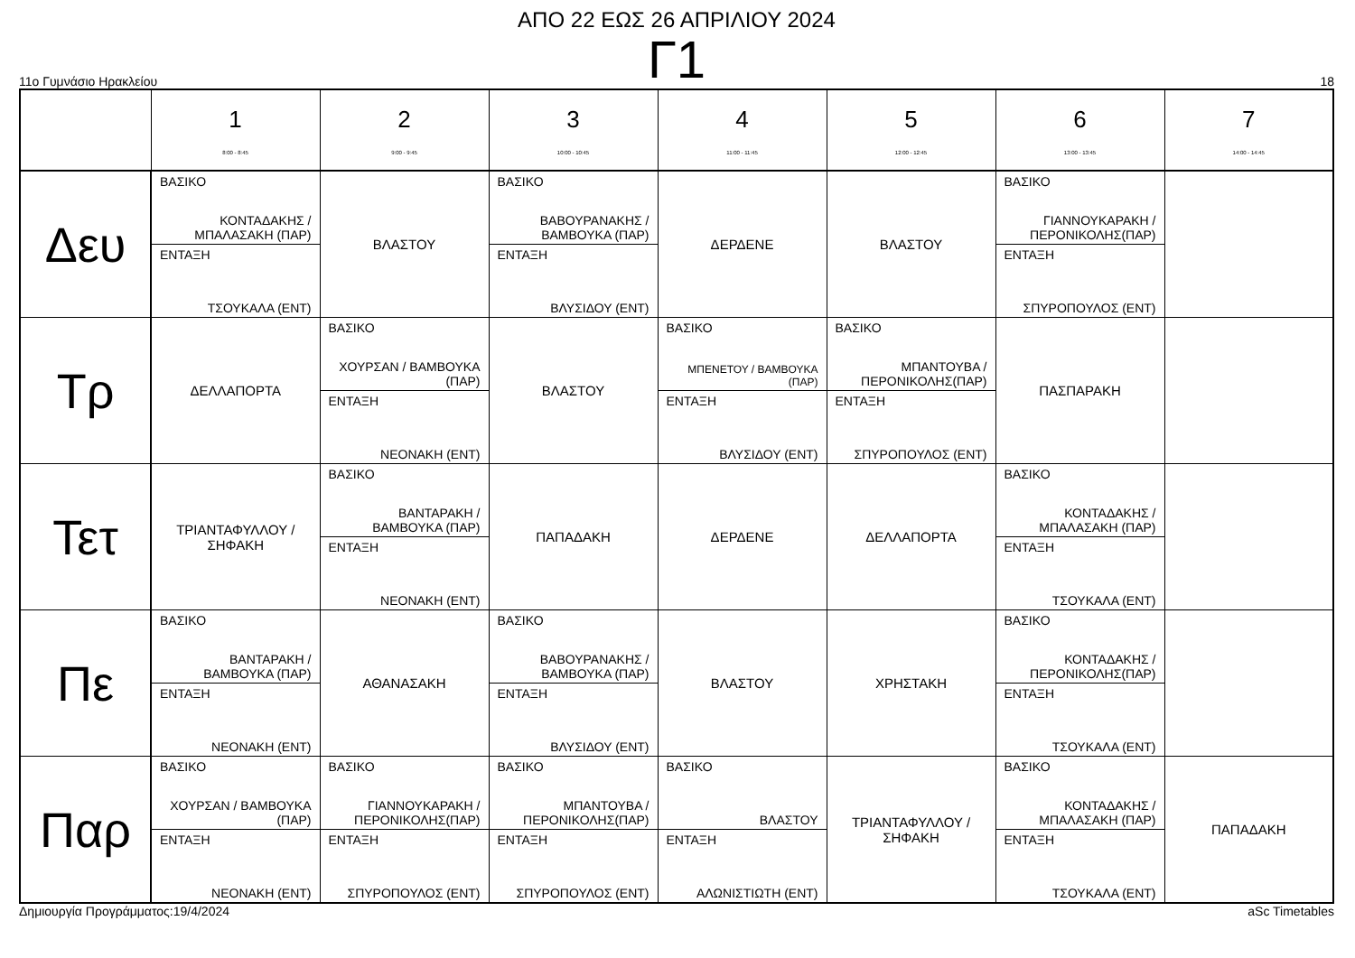ΑΠΟ 22 ΕΩΣ 26 ΑΠΡΙΛΙΟΥ 2024
Γ1
11ο Γυμνάσιο Ηρακλείου 18
| | 1 8:00 - 8:45 | 2 9:00 - 9:45 | 3 10:00 - 10:45 | 4 11:00 - 11:45 | 5 12:00 - 12:45 | 6 13:00 - 13:45 | 7 14:00 - 14:45 |
| --- | --- | --- | --- | --- | --- | --- | --- |
| Δευ | ΒΑΣΙΚΟ ΚΟΝΤΑΔΑΚΗΣ / ΜΠΑΛΑΣΑΚΗ (ΠΑΡ) ΕΝΤΑΞΗ ΤΣΟΥΚΑΛΑ (ΕΝΤ) | ΒΛΑΣΤΟΥ | ΒΑΣΙΚΟ ΒΑΒΟΥΡΑΝΑΚΗΣ / ΒΑΜΒΟΥΚΑ (ΠΑΡ) ΕΝΤΑΞΗ ΒΛΥΣΙΔΟΥ (ΕΝΤ) | ΔΕΡΔΕΝΕ | ΒΛΑΣΤΟΥ | ΒΑΣΙΚΟ ΓΙΑΝΝΟΥΚΑΡΑΚΗ / ΠΕΡΟΝΙΚΟΛΗΣ(ΠΑΡ) ΕΝΤΑΞΗ ΣΠΥΡΟΠΟΥΛΟΣ (ΕΝΤ) | |
| Τρ | ΔΕΛΛΑΠΟΡΤΑ | ΒΑΣΙΚΟ ΧΟΥΡΣΑΝ / ΒΑΜΒΟΥΚΑ (ΠΑΡ) ΕΝΤΑΞΗ ΝΕΟΝΑΚΗ (ΕΝΤ) | ΒΛΑΣΤΟΥ | ΒΑΣΙΚΟ ΜΠΕΝΕΤΟΥ / ΒΑΜΒΟΥΚΑ (ΠΑΡ) ΕΝΤΑΞΗ ΒΛΥΣΙΔΟΥ (ΕΝΤ) | ΒΑΣΙΚΟ ΜΠΑΝΤΟΥΒΑ / ΠΕΡΟΝΙΚΟΛΗΣ(ΠΑΡ) ΕΝΤΑΞΗ ΣΠΥΡΟΠΟΥΛΟΣ (ΕΝΤ) | ΠΑΣΠΑΡΑΚΗ | |
| Τετ | ΤΡΙΑΝΤΑΦΥΛΛΟΥ / ΣΗΦΑΚΗ | ΒΑΣΙΚΟ ΒΑΝΤΑΡΑΚΗ / ΒΑΜΒΟΥΚΑ (ΠΑΡ) ΕΝΤΑΞΗ ΝΕΟΝΑΚΗ (ΕΝΤ) | ΠΑΠΑΔΑΚΗ | ΔΕΡΔΕΝΕ | ΔΕΛΛΑΠΟΡΤΑ | ΒΑΣΙΚΟ ΚΟΝΤΑΔΑΚΗΣ / ΜΠΑΛΑΣΑΚΗ (ΠΑΡ) ΕΝΤΑΞΗ ΤΣΟΥΚΑΛΑ (ΕΝΤ) | |
| Πε | ΒΑΣΙΚΟ ΒΑΝΤΑΡΑΚΗ / ΒΑΜΒΟΥΚΑ (ΠΑΡ) ΕΝΤΑΞΗ ΝΕΟΝΑΚΗ (ΕΝΤ) | ΑΘΑΝΑΣΑΚΗ | ΒΑΣΙΚΟ ΒΑΒΟΥΡΑΝΑΚΗΣ / ΒΑΜΒΟΥΚΑ (ΠΑΡ) ΕΝΤΑΞΗ ΒΛΥΣΙΔΟΥ (ΕΝΤ) | ΒΛΑΣΤΟΥ | ΧΡΗΣΤΑΚΗ | ΒΑΣΙΚΟ ΚΟΝΤΑΔΑΚΗΣ / ΠΕΡΟΝΙΚΟΛΗΣ(ΠΑΡ) ΕΝΤΑΞΗ ΤΣΟΥΚΑΛΑ (ΕΝΤ) | |
| Παρ | ΒΑΣΙΚΟ ΧΟΥΡΣΑΝ / ΒΑΜΒΟΥΚΑ (ΠΑΡ) ΕΝΤΑΞΗ ΝΕΟΝΑΚΗ (ΕΝΤ) | ΒΑΣΙΚΟ ΓΙΑΝΝΟΥΚΑΡΑΚΗ / ΠΕΡΟΝΙΚΟΛΗΣ(ΠΑΡ) ΕΝΤΑΞΗ ΣΠΥΡΟΠΟΥΛΟΣ (ΕΝΤ) | ΒΑΣΙΚΟ ΜΠΑΝΤΟΥΒΑ / ΠΕΡΟΝΙΚΟΛΗΣ(ΠΑΡ) ΕΝΤΑΞΗ ΣΠΥΡΟΠΟΥΛΟΣ (ΕΝΤ) | ΒΑΣΙΚΟ ΒΛΑΣΤΟΥ ΕΝΤΑΞΗ ΑΛΩΝΙΣΤΙΩΤΗ (ΕΝΤ) | ΤΡΙΑΝΤΑΦΥΛΛΟΥ / ΣΗΦΑΚΗ | ΒΑΣΙΚΟ ΚΟΝΤΑΔΑΚΗΣ / ΜΠΑΛΑΣΑΚΗ (ΠΑΡ) ΕΝΤΑΞΗ ΤΣΟΥΚΑΛΑ (ΕΝΤ) | ΠΑΠΑΔΑΚΗ |
Δημιουργία Προγράμματος:19/4/2024 aSc Timetables